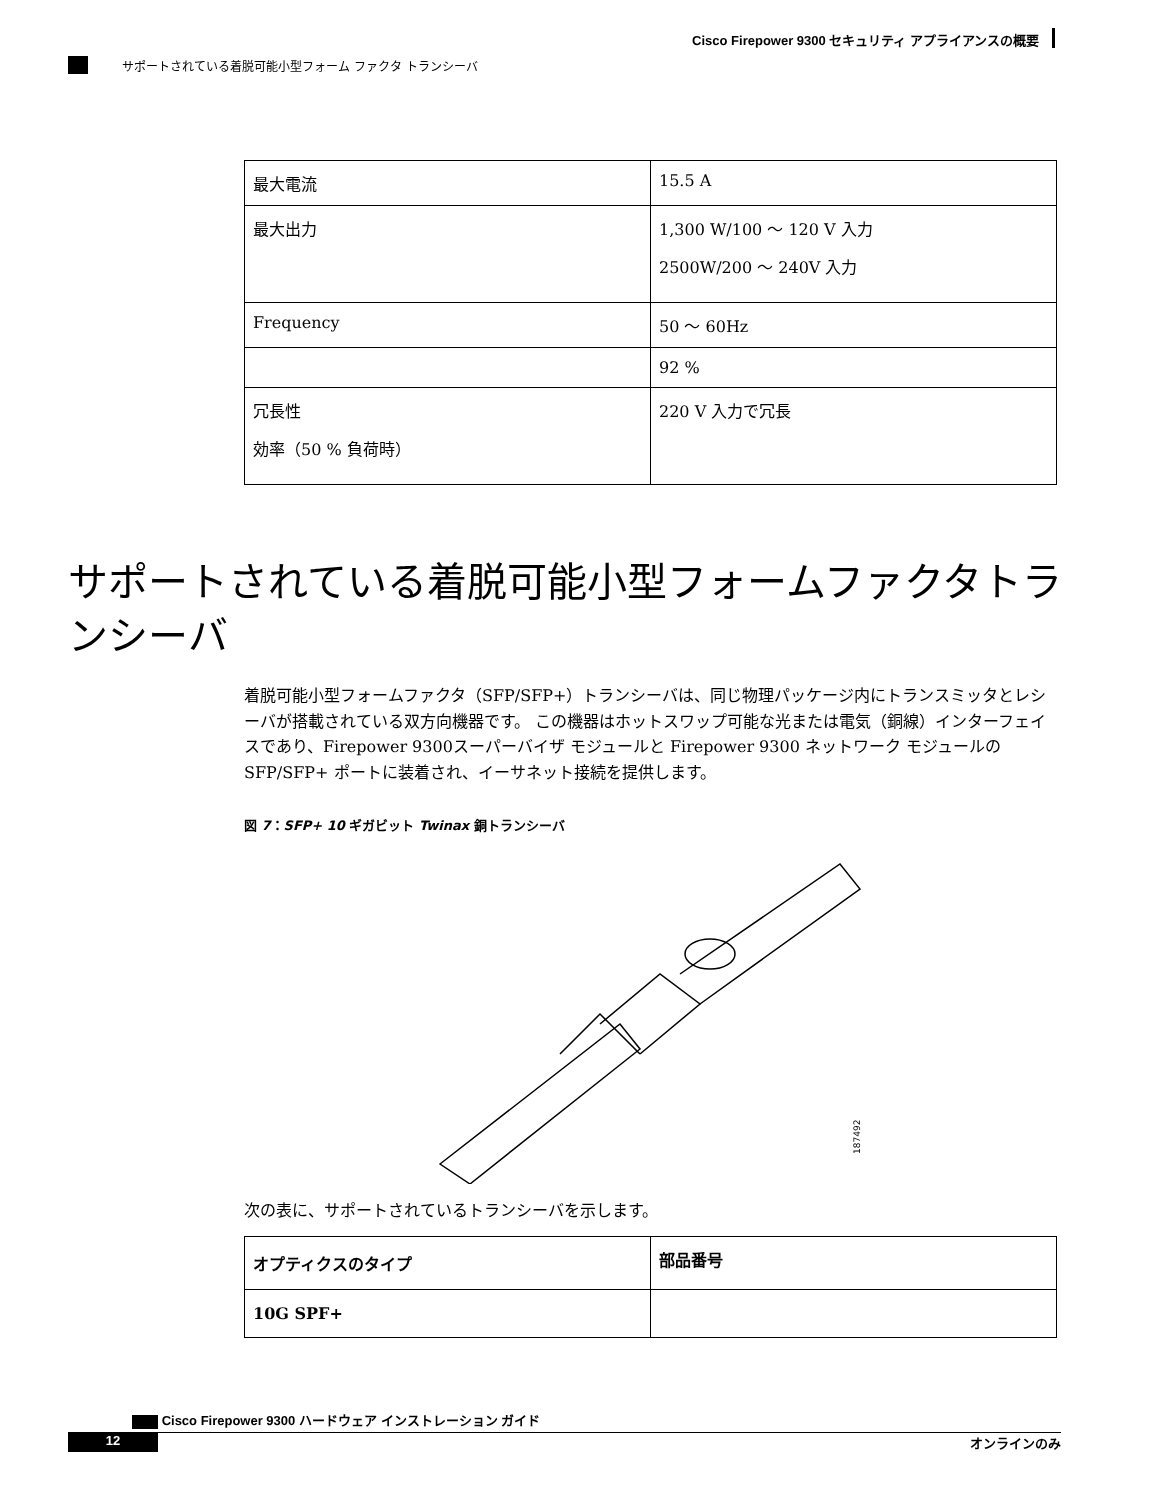Cisco Firepower 9300 セキュリティ アプライアンスの概要
サポートされている着脱可能小型フォーム ファクタ トランシーバ
| 最大電流 | 15.5 A |
| 最大出力 | 1,300 W/100 ～ 120 V 入力 2500W/200 ～ 240V 入力 |
| Frequency | 50 ～ 60Hz |
| | 92 % |
| 冗長性 効率（50 % 負荷時） | 220 V 入力で冗長 |
サポートされている着脱可能小型フォームファクタトランシーバ
着脱可能小型フォームファクタ（SFP/SFP+）トランシーバは、同じ物理パッケージ内にトランスミッタとレシーバが搭載されている双方向機器です。 この機器はホットスワップ可能な光または電気（銅線）インターフェイスであり、Firepower 9300スーパーバイザ モジュールと Firepower 9300 ネットワーク モジュールの SFP/SFP+ ポートに装着され、イーサネット接続を提供します。
図 7：SFP+ 10 ギガビット Twinax 銅トランシーバ
187492
次の表に、サポートされているトランシーバを示します。
| オプティクスのタイプ | 部品番号 |
| --- | --- |
| 10G SPF+ | |
Cisco Firepower 9300 ハードウェア インストレーション ガイド
12 オンラインのみ